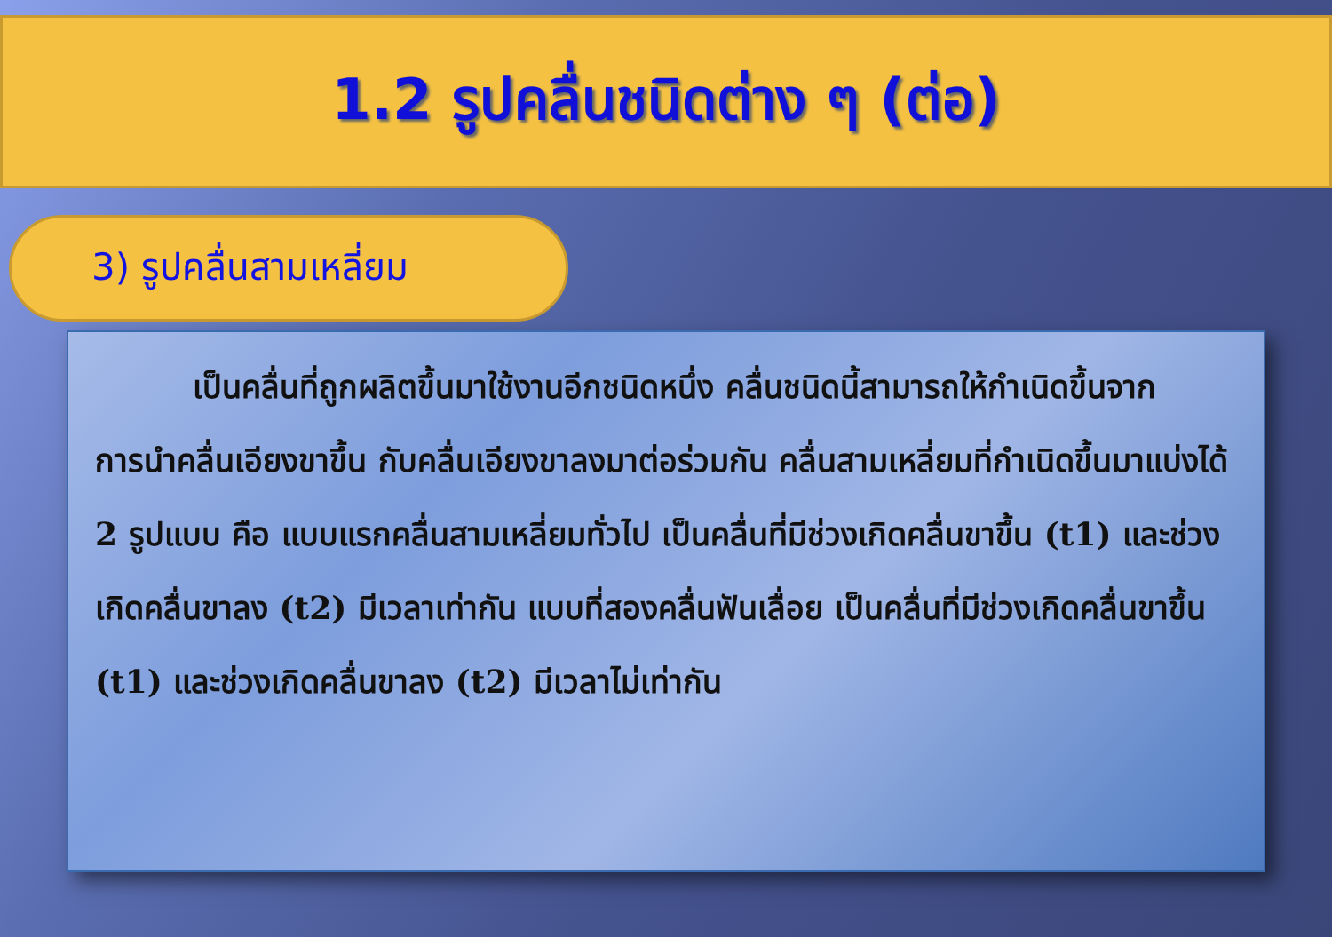1.2 รูปคลื่นชนิดต่าง ๆ (ต่อ)
3) รูปคลื่นสามเหลี่ยม
เป็นคลื่นที่ถูกผลิตขึ้นมาใช้งานอีกชนิดหนึ่ง คลื่นชนิดนี้สามารถให้กำเนิดขึ้นจากการนำคลื่นเอียงขาขึ้น กับคลื่นเอียงขาลงมาต่อร่วมกัน คลื่นสามเหลี่ยมที่กำเนิดขึ้นมาแบ่งได้ 2 รูปแบบ คือ แบบแรกคลื่นสามเหลี่ยมทั่วไป เป็นคลื่นที่มีช่วงเกิดคลื่นขาขึ้น (t1) และช่วงเกิดคลื่นขาลง (t2) มีเวลาเท่ากัน แบบที่สองคลื่นฟันเลื่อย เป็นคลื่นที่มีช่วงเกิดคลื่นขาขึ้น (t1) และช่วงเกิดคลื่นขาลง (t2) มีเวลาไม่เท่ากัน